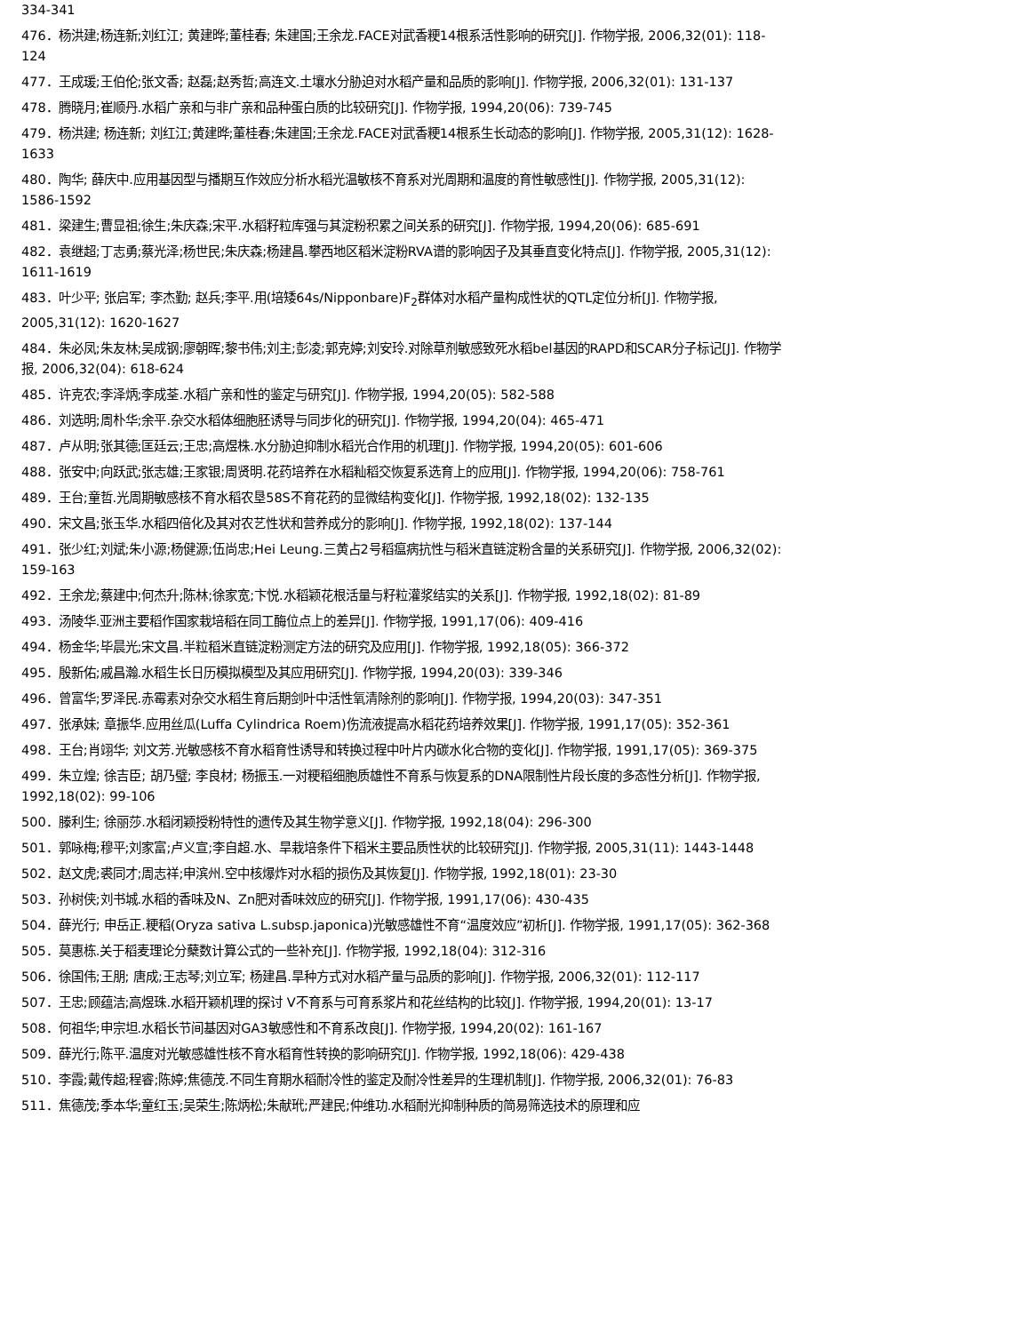334-341
476．杨洪建;杨连新;刘红江; 黄建晔;董桂春; 朱建国;王余龙.FACE对武香粳14根系活性影响的研究[J]. 作物学报, 2006,32(01): 118-124
477．王成瑗;王伯伦;张文香; 赵磊;赵秀哲;高连文.土壤水分胁迫对水稻产量和品质的影响[J]. 作物学报, 2006,32(01): 131-137
478．腾晓月;崔顺丹.水稻广亲和与非广亲和品种蛋白质的比较研究[J]. 作物学报, 1994,20(06): 739-745
479．杨洪建; 杨连新; 刘红江;黄建晔;董桂春;朱建国;王余龙.FACE对武香粳14根系生长动态的影响[J]. 作物学报, 2005,31(12): 1628-1633
480．陶华; 薛庆中.应用基因型与播期互作效应分析水稻光温敏核不育系对光周期和温度的育性敏感性[J]. 作物学报, 2005,31(12): 1586-1592
481．梁建生;曹显祖;徐生;朱庆森;宋平.水稻籽粒库强与其淀粉积累之间关系的研究[J]. 作物学报, 1994,20(06): 685-691
482．袁继超;丁志勇;蔡光泽;杨世民;朱庆森;杨建昌.攀西地区稻米淀粉RVA谱的影响因子及其垂直变化特点[J]. 作物学报, 2005,31(12): 1611-1619
483．叶少平; 张启军; 李杰勤; 赵兵;李平.用(培矮64s/Nipponbare)F<sub>2</sub>群体对水稻产量构成性状的QTL定位分析[J]. 作物学报, 2005,31(12): 1620-1627
484．朱必凤;朱友林;吴成钢;廖朝晖;黎书伟;刘主;彭凌;郭克婷;刘安玲.对除草剂敏感致死水稻bel基因的RAPD和SCAR分子标记[J]. 作物学报, 2006,32(04): 618-624
485．许克农;李泽炳;李成荃.水稻广亲和性的鉴定与研究[J]. 作物学报, 1994,20(05): 582-588
486．刘选明;周朴华;余平.杂交水稻体细胞胚诱导与同步化的研究[J]. 作物学报, 1994,20(04): 465-471
487．卢从明;张其德;匡廷云;王忠;高煜株.水分胁迫抑制水稻光合作用的机理[J]. 作物学报, 1994,20(05): 601-606
488．张安中;向跃武;张志雄;王家银;周贤明.花药培养在水稻籼稻交恢复系选育上的应用[J]. 作物学报, 1994,20(06): 758-761
489．王台;童哲.光周期敏感核不育水稻农垦58S不育花药的显微结构变化[J]. 作物学报, 1992,18(02): 132-135
490．宋文昌;张玉华.水稻四倍化及其对农艺性状和营养成分的影响[J]. 作物学报, 1992,18(02): 137-144
491．张少红;刘斌;朱小源;杨健源;伍尚忠;Hei Leung.三黄占2号稻瘟病抗性与稻米直链淀粉含量的关系研究[J]. 作物学报, 2006,32(02): 159-163
492．王余龙;蔡建中;何杰升;陈林;徐家宽;卞悦.水稻颖花根活量与籽粒灌浆结实的关系[J]. 作物学报, 1992,18(02): 81-89
493．汤陵华.亚洲主要稻作国家栽培稻在同工酶位点上的差异[J]. 作物学报, 1991,17(06): 409-416
494．杨金华;毕晨光;宋文昌.半粒稻米直链淀粉测定方法的研究及应用[J]. 作物学报, 1992,18(05): 366-372
495．殷新佑;戚昌瀚.水稻生长日历模拟模型及其应用研究[J]. 作物学报, 1994,20(03): 339-346
496．曾富华;罗泽民.赤霉素对杂交水稻生育后期剑叶中活性氧清除剂的影响[J]. 作物学报, 1994,20(03): 347-351
497．张承妹; 章振华.应用丝瓜(Luffa Cylindrica Roem)伤流液提高水稻花药培养效果[J]. 作物学报, 1991,17(05): 352-361
498．王台;肖翊华; 刘文芳.光敏感核不育水稻育性诱导和转换过程中叶片内碳水化合物的变化[J]. 作物学报, 1991,17(05): 369-375
499．朱立煌; 徐吉臣; 胡乃璧; 李良材; 杨振玉.一对粳稻细胞质雄性不育系与恢复系的DNA限制性片段长度的多态性分析[J]. 作物学报, 1992,18(02): 99-106
500．滕利生; 徐丽莎.水稻闭颖授粉特性的遗传及其生物学意义[J]. 作物学报, 1992,18(04): 296-300
501．郭咏梅;穆平;刘家富;卢义宣;李自超.水、旱栽培条件下稻米主要品质性状的比较研究[J]. 作物学报, 2005,31(11): 1443-1448
502．赵文虎;裘同才;周志祥;申滨州.空中核爆炸对水稻的损伤及其恢复[J]. 作物学报, 1992,18(01): 23-30
503．孙树侠;刘书城.水稻的香味及N、Zn肥对香味效应的研究[J]. 作物学报, 1991,17(06): 430-435
504．薛光行; 申岳正.粳稻(Oryza sativa L.subsp.japonica)光敏感雄性不育“温度效应”初析[J]. 作物学报, 1991,17(05): 362-368
505．莫惠栋.关于稻麦理论分蘖数计算公式的一些补充[J]. 作物学报, 1992,18(04): 312-316
506．徐国伟;王朋; 唐成;王志琴;刘立军; 杨建昌.旱种方式对水稻产量与品质的影响[J]. 作物学报, 2006,32(01): 112-117
507．王忠;顾蕴洁;高煜珠.水稻开颖机理的探讨 Ⅴ不育系与可育系浆片和花丝结构的比较[J]. 作物学报, 1994,20(01): 13-17
508．何祖华;申宗坦.水稻长节间基因对GA3敏感性和不育系改良[J]. 作物学报, 1994,20(02): 161-167
509．薛光行;陈平.温度对光敏感雄性核不育水稻育性转换的影响研究[J]. 作物学报, 1992,18(06): 429-438
510．李霞;戴传超;程睿;陈婷;焦德茂.不同生育期水稻耐冷性的鉴定及耐冷性差异的生理机制[J]. 作物学报, 2006,32(01): 76-83
511．焦德茂;季本华;童红玉;吴荣生;陈炳松;朱献玳;严建民;仲维功.水稻耐光抑制种质的简易筛选技术的原理和应